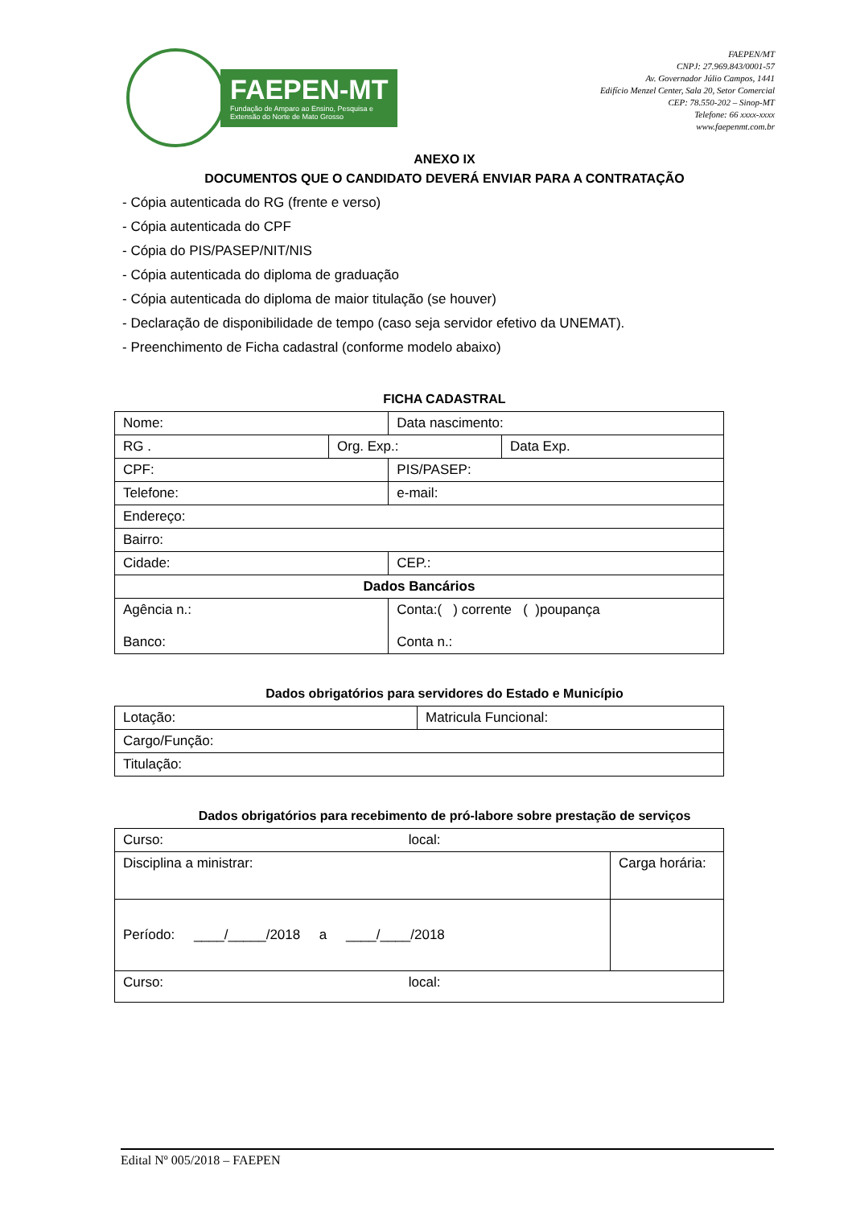FAEPEN-MT
Fundação de Amparo ao Ensino, Pesquisa e
Extensão do Norte de Mato Grosso
FAEPEN/MT
CNPJ: 27.969.843/0001-57
Av. Governador Júlio Campos, 1441
Edifício Menzel Center, Sala 20, Setor Comercial
CEP: 78.550-202 – Sinop-MT
Telefone: 66 xxxx-xxxx
www.faepenmt.com.br
ANEXO IX
DOCUMENTOS QUE O CANDIDATO DEVERÁ ENVIAR PARA A CONTRATAÇÃO
- Cópia autenticada do RG (frente e verso)
- Cópia autenticada do CPF
- Cópia do PIS/PASEP/NIT/NIS
- Cópia autenticada do diploma de graduação
- Cópia autenticada do diploma de maior titulação (se houver)
- Declaração de disponibilidade de tempo (caso seja servidor efetivo da UNEMAT).
- Preenchimento de Ficha cadastral (conforme modelo abaixo)
FICHA CADASTRAL
| Nome: | | Data nascimento: | |
| RG . | Org. Exp.: | | Data Exp. |
| CPF: | | PIS/PASEP: | |
| Telefone: | | e-mail: | |
| Endereço: | | | |
| Bairro: | | | |
| Cidade: | | CEP.: | |
| Dados Bancários | | | |
| Agência n.: Banco: | | Conta:( ) corrente ( )poupança Conta n.: | |
Dados obrigatórios para servidores do Estado e Município
| Lotação: | Matricula Funcional: |
| Cargo/Função: | |
| Titulação: | |
Dados obrigatórios para recebimento de pró-labore sobre prestação de serviços
| Curso: local: | |
| Disciplina a ministrar: | Carga horária: |
| Período: ____/_____/2018 a ____/____/2018 | |
| Curso: local: | |
Edital Nº 005/2018 – FAEPEN